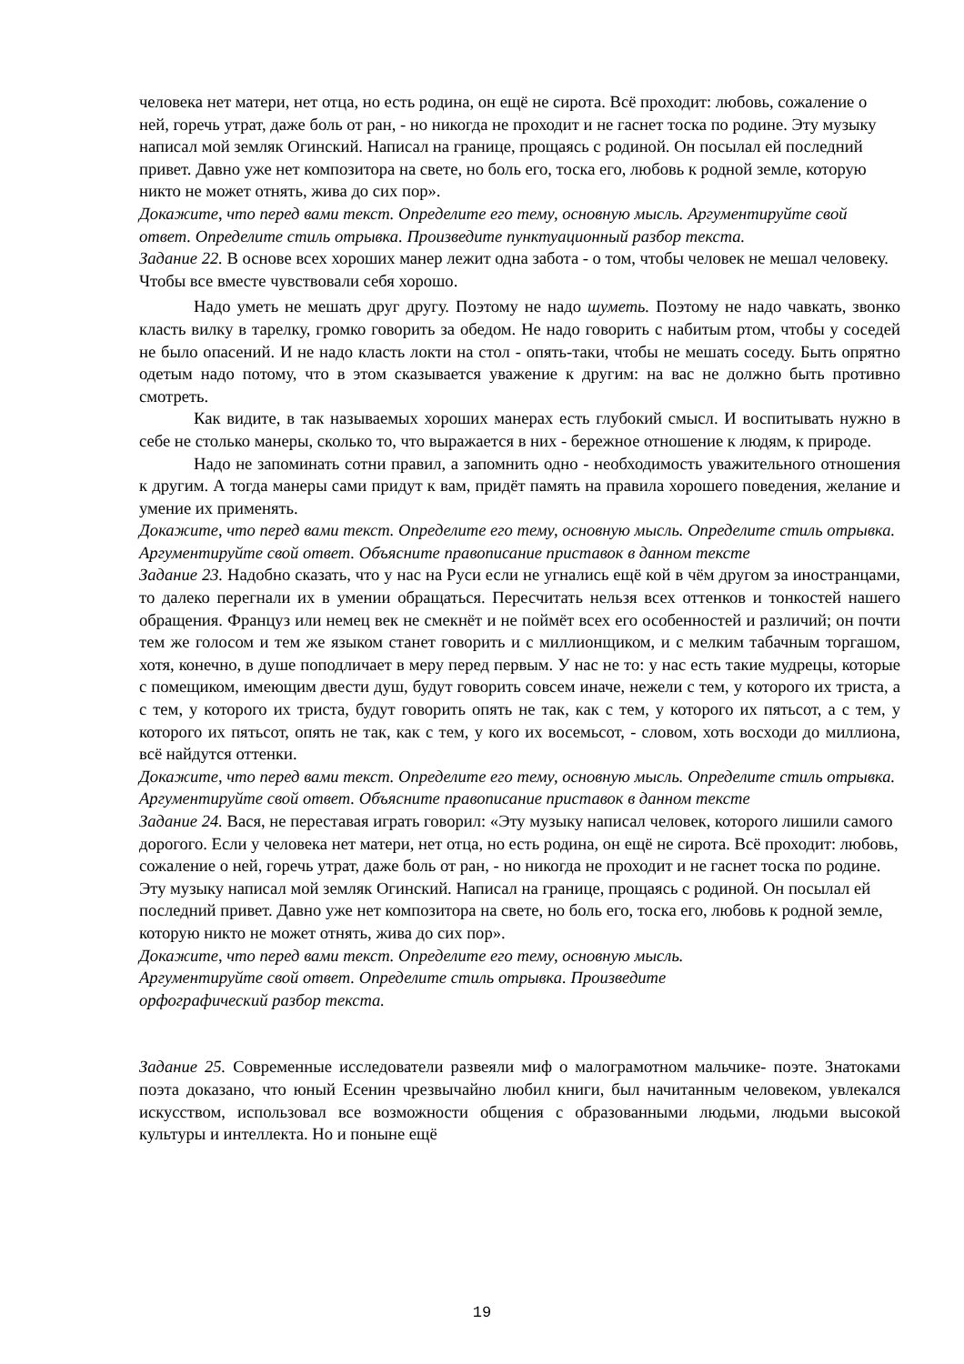человека нет матери, нет отца, но есть родина, он ещё не сирота. Всё проходит: любовь, сожаление о ней, горечь утрат, даже боль от ран, - но никогда не проходит и не гаснет тоска по родине. Эту музыку написал мой земляк Огинский. Написал на границе, прощаясь с родиной. Он посылал ей последний привет. Давно уже нет композитора на свете, но боль его, тоска его, любовь к родной земле, которую никто не может отнять, жива до сих пор».
Докажите, что перед вами текст. Определите его тему, основную мысль. Аргументируйте свой ответ. Определите стиль отрывка. Произведите пунктуационный разбор текста.
Задание 22. В основе всех хороших манер лежит одна забота - о том, чтобы человек не мешал человеку. Чтобы все вместе чувствовали себя хорошо.
Надо уметь не мешать друг другу. Поэтому не надо шуметь. Поэтому не надо чавкать, звонко класть вилку в тарелку, громко говорить за обедом. Не надо говорить с набитым ртом, чтобы у соседей не было опасений. И не надо класть локти на стол - опять-таки, чтобы не мешать соседу. Быть опрятно одетым надо потому, что в этом сказывается уважение к другим: на вас не должно быть противно смотреть.
Как видите, в так называемых хороших манерах есть глубокий смысл. И воспитывать нужно в себе не столько манеры, сколько то, что выражается в них - бережное отношение к людям, к природе.
Надо не запоминать сотни правил, а запомнить одно - необходимость уважительного отношения к другим. А тогда манеры сами придут к вам, придёт память на правила хорошего поведения, желание и умение их применять.
Докажите, что перед вами текст. Определите его тему, основную мысль. Определите стиль отрывка. Аргументируйте свой ответ. Объясните правописание приставок в данном тексте
Задание 23. Надобно сказать, что у нас на Руси если не угнались ещё кой в чём другом за иностранцами, то далеко перегнали их в умении обращаться. Пересчитать нельзя всех оттенков и тонкостей нашего обращения. Француз или немец век не смекнёт и не поймёт всех его особенностей и различий; он почти тем же голосом и тем же языком станет говорить и с миллионщиком, и с мелким табачным торгашом, хотя, конечно, в душе поподличает в меру перед первым. У нас не то: у нас есть такие мудрецы, которые с помещиком, имеющим двести душ, будут говорить совсем иначе, нежели с тем, у которого их триста, а с тем, у которого их триста, будут говорить опять не так, как с тем, у которого их пятьсот, а с тем, у которого их пятьсот, опять не так, как с тем, у кого их восемьсот, - словом, хоть восходи до миллиона, всё найдутся оттенки.
Докажите, что перед вами текст. Определите его тему, основную мысль. Определите стиль отрывка. Аргументируйте свой ответ. Объясните правописание приставок в данном тексте
Задание 24. Вася, не переставая играть говорил: «Эту музыку написал человек, которого лишили самого дорогого. Если у человека нет матери, нет отца, но есть родина, он ещё не сирота. Всё проходит: любовь, сожаление о ней, горечь утрат, даже боль от ран, - но никогда не проходит и не гаснет тоска по родине. Эту музыку написал мой земляк Огинский. Написал на границе, прощаясь с родиной. Он посылал ей последний привет. Давно уже нет композитора на свете, но боль его, тоска его, любовь к родной земле, которую никто не может отнять, жива до сих пор».
Докажите, что перед вами текст. Определите его тему, основную мысль. Аргументируйте свой ответ. Определите стиль отрывка. Произведите орфографический разбор текста.
Задание 25. Современные исследователи развеяли миф о малограмотном мальчике- поэте. Знатоками поэта доказано, что юный Есенин чрезвычайно любил книги, был начитанным человеком, увлекался искусством, использовал все возможности общения с образованными людьми, людьми высокой культуры и интеллекта. Но и поныне ещё
19